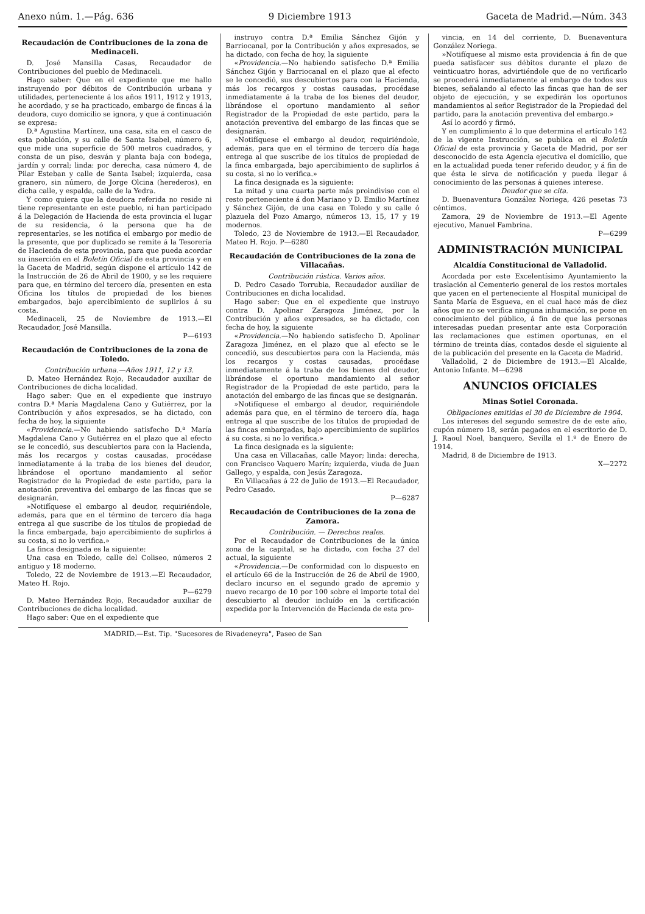Anexo núm. 1.—Pág. 636 9 Diciembre 1913 Gaceta de Madrid.—Núm. 343
Recaudación de Contribuciones de la zona de Medinaceli.
D. José Mansilla Casas, Recaudador de Contribuciones del pueblo de Medinaceli.
Hago saber: Que en el expediente que me hallo instruyendo por débitos de Contribución urbana y utilidades, perteneciente á los años 1911, 1912 y 1913, he acordado, y se ha practicado, embargo de fincas á la deudora, cuyo domicilio se ignora, y que á continuación se expresa:
D.ª Agustina Martínez, una casa, sita en el casco de esta población, y su calle de Santa Isabel, número 6, que mide una superficie de 500 metros cuadrados, y consta de un piso, desván y planta baja con bodega, jardín y corral; linda: por derecha, casa número 4, de Pilar Esteban y calle de Santa Isabel; izquierda, casa granero, sin número, de Jorge Olcina (herederos), en dicha calle, y espalda, calle de la Yedra.
Y como quiera que la deudora referida no reside ni tiene representante en este pueblo, ni han participado á la Delegación de Hacienda de esta provincia el lugar de su residencia, ó la persona que ha de representarles, se les notifica el embargo por medio de la presente, que por duplicado se remite á la Tesorería de Hacienda de esta provincia, para que pueda acordar su inserción en el Boletín Oficial de esta provincia y en la Gaceta de Madrid, según dispone el artículo 142 de la Instrucción de 26 de Abril de 1900, y se les requiere para que, en término del tercero día, presenten en esta Oficina los títulos de propiedad de los bienes embargados, bajo apercibimiento de suplirlos á su costa.
Medinaceli, 25 de Noviembre de 1913.—El Recaudador, José Mansilla.
P—6193
Recaudación de Contribuciones de la zona de Toledo.
Contribución urbana.—Años 1911, 12 y 13.
D. Mateo Hernández Rojo, Recaudador auxiliar de Contribuciones de dicha localidad.
Hago saber: Que en el expediente que instruyo contra D.ª María Magdalena Cano y Gutiérrez, por la Contribución y años expresados, se ha dictado, con fecha de hoy, la siguiente
«Providencia.—No habiendo satisfecho D.ª María Magdalena Cano y Gutiérrez en el plazo que al efecto se le concedió, sus descubiertos para con la Hacienda, más los recargos y costas causadas, procédase inmediatamente á la traba de los bienes del deudor, librándose el oportuno mandamiento al señor Registrador de la Propiedad de este partido, para la anotación preventiva del embargo de las fincas que se designarán.
»Notifíquese el embargo al deudor, requiriéndole, además, para que en el término de tercero día haga entrega al que suscribe de los títulos de propiedad de la finca embargada, bajo apercibimiento de suplirlos á su costa, si no lo verifica.»
La finca designada es la siguiente:
Una casa en Toledo, calle del Coliseo, números 2 antiguo y 18 moderno.
Toledo, 22 de Noviembre de 1913.—El Recaudador, Mateo H. Rojo.
P—6279
D. Mateo Hernández Rojo, Recaudador auxiliar de Contribuciones de dicha localidad.
Hago saber: Que en el expediente que
instruyo contra D.ª Emilia Sánchez Gijón y Barriocanal, por la Contribución y años expresados, se ha dictado, con fecha de hoy, la siguiente
«Providencia.—No habiendo satisfecho D.ª Emilia Sánchez Gijón y Barriocanal en el plazo que al efecto se le concedió, sus descubiertos para con la Hacienda, más los recargos y costas causadas, procédase inmediatamente á la traba de los bienes del deudor, librándose el oportuno mandamiento al señor Registrador de la Propiedad de este partido, para la anotación preventiva del embargo de las fincas que se designarán.
»Notifíquese el embargo al deudor, requiriéndole, además, para que en el término de tercero día haga entrega al que suscribe de los títulos de propiedad de la finca embargada, bajo apercibimiento de suplirlos á su costa, si no lo verifica.»
La finca designada es la siguiente:
La mitad y una cuarta parte más proindiviso con el resto perteneciente á don Mariano y D. Emilio Martínez y Sánchez Gijón, de una casa en Toledo y su calle ó plazuela del Pozo Amargo, números 13, 15, 17 y 19 modernos.
Toledo, 23 de Noviembre de 1913.—El Recaudador, Mateo H. Rojo. P—6280
Recaudación de Contribuciones de la zona de Villacañas.
Contribución rústica. Varios años.
D. Pedro Casado Torrubia, Recaudador auxiliar de Contribuciones en dicha localidad.
Hago saber: Que en el expediente que instruyo contra D. Apolinar Zaragoza Jiménez, por la Contribución y años expresados, se ha dictado, con fecha de hoy, la siguiente
«Providencia.—No habiendo satisfecho D. Apolinar Zaragoza Jiménez, en el plazo que al efecto se le concedió, sus descubiertos para con la Hacienda, más los recargos y costas causadas, procédase inmediatamente á la traba de los bienes del deudor, librándose el oportuno mandamiento al señor Registrador de la Propiedad de este partido, para la anotación del embargo de las fincas que se designarán.
»Notifíquese el embargo al deudor, requiriéndole además para que, en el término de tercero día, haga entrega al que suscribe de los títulos de propiedad de las fincas embargadas, bajo apercibimiento de suplirlos á su costa, si no lo verifica.»
La finca designada es la siguiente:
Una casa en Villacañas, calle Mayor; linda: derecha, con Francisco Vaquero Marín; izquierda, viuda de Juan Gallego, y espalda, con Jesús Zaragoza.
En Villacañas á 22 de Julio de 1913.—El Recaudador, Pedro Casado.
P—6287
Recaudación de Contribuciones de la zona de Zamora.
Contribución. — Derechos reales.
Por el Recaudador de Contribuciones de la única zona de la capital, se ha dictado, con fecha 27 del actual, la siguiente
«Providencia.—De conformidad con lo dispuesto en el artículo 66 de la Instrucción de 26 de Abril de 1900, declaro incurso en el segundo grado de apremio y nuevo recargo de 10 por 100 sobre el importe total del descubierto al deudor incluído en la certificación expedida por la Intervención de Hacienda de esta pro-
vincia, en 14 del corriente, D. Buenaventura González Noriega.
»Notifíquese al mismo esta providencia á fin de que pueda satisfacer sus débitos durante el plazo de veinticuatro horas, advirtiéndole que de no verificarlo se procederá inmediatamente al embargo de todos sus bienes, señalando al efecto las fincas que han de ser objeto de ejecución, y se expedirán los oportunos mandamientos al señor Registrador de la Propiedad del partido, para la anotación preventiva del embargo.»
Así lo acordó y firmó.
Y en cumplimiento á lo que determina el artículo 142 de la vigente Instrucción, se publica en el Boletín Oficial de esta provincia y Gaceta de Madrid, por ser desconocido de esta Agencia ejecutiva el domicilio, que en la actualidad pueda tener referido deudor, y á fin de que ésta le sirva de notificación y pueda llegar á conocimiento de las personas á quienes interese.
Deudor que se cita.
D. Buenaventura González Noriega, 426 pesetas 73 céntimos.
Zamora, 29 de Noviembre de 1913.—El Agente ejecutivo, Manuel Fambrina.
P—6299
ADMINISTRACIÓN MUNICIPAL
Alcaldía Constitucional de Valladolid.
Acordada por este Excelentísimo Ayuntamiento la traslación al Cementerio general de los restos mortales que yacen en el perteneciente al Hospital municipal de Santa María de Esgueva, en el cual hace más de diez años que no se verifica ninguna inhumación, se pone en conocimiento del público, á fin de que las personas interesadas puedan presentar ante esta Corporación las reclamaciones que estimen oportunas, en el término de treinta días, contados desde el siguiente al de la publicación del presente en la Gaceta de Madrid.
Valladolid, 2 de Diciembre de 1913.—El Alcalde, Antonio Infante. M—6298
ANUNCIOS OFICIALES
Minas Sotiel Coronada.
Obligaciones emitidas el 30 de Diciembre de 1904.
Los intereses del segundo semestre de de este año, cupón número 18, serán pagados en el escritorio de D. J. Raoul Noel, banquero, Sevilla el 1.º de Enero de 1914.
Madrid, 8 de Diciembre de 1913.
X—2272
MADRID.—Est. Tip. "Sucesores de Rivadeneyra", Paseo de San